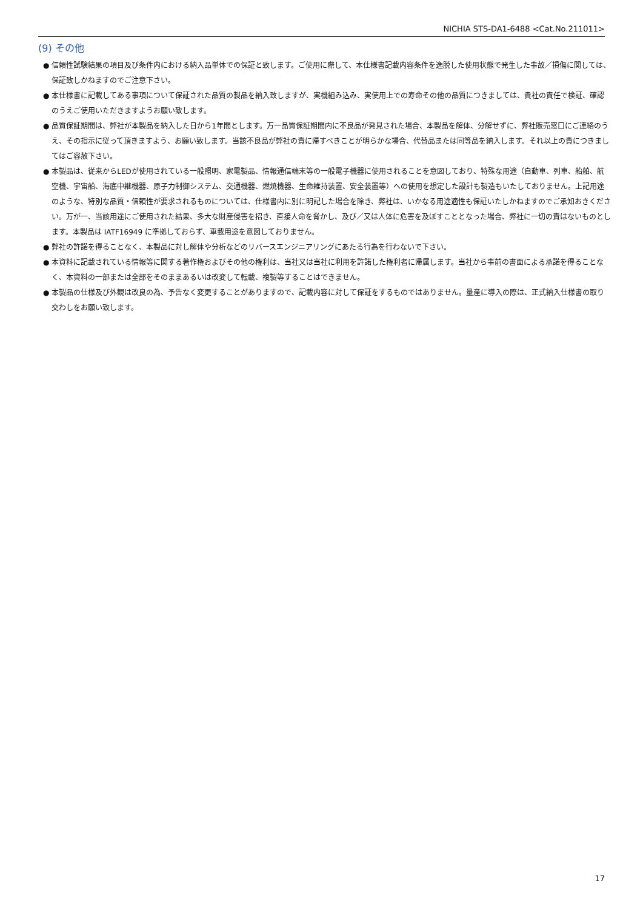NICHIA STS-DA1-6488 <Cat.No.211011>
(9) その他
● 信頼性試験結果の項目及び条件内における納入品単体での保証と致します。ご使用に際して、本仕様書記載内容条件を逸脱した使用状態で発生した事故／損傷に関しては、保証致しかねますのでご注意下さい。
● 本仕様書に記載してある事項について保証された品質の製品を納入致しますが、実機組み込み、実使用上での寿命その他の品質につきましては、貴社の責任で検証、確認のうえご使用いただきますようお願い致します。
● 品質保証期間は、弊社が本製品を納入した日から1年間とします。万一品質保証期間内に不良品が発見された場合、本製品を解体、分解せずに、弊社販売窓口にご連絡のうえ、その指示に従って頂きますよう、お願い致します。当該不良品が弊社の責に帰すべきことが明らかな場合、代替品または同等品を納入します。それ以上の責につきましてはご容赦下さい。
● 本製品は、従来からLEDが使用されている一般照明、家電製品、情報通信端末等の一般電子機器に使用されることを意図しており、特殊な用途（自動車、列車、船舶、航空機、宇宙船、海底中継機器、原子力制御システム、交通機器、燃焼機器、生命維持装置、安全装置等）への使用を想定した設計も製造もいたしておりません。上記用途のような、特別な品質・信頼性が要求されるものについては、仕様書内に別に明記した場合を除き、弊社は、いかなる用途適性も保証いたしかねますのでご承知おきください。万が一、当該用途にご使用された結果、多大な財産侵害を招き、直接人命を脅かし、及び／又は人体に危害を及ぼすこととなった場合、弊社に一切の責はないものとします。本製品は IATF16949 に準拠しておらず、車載用途を意図しておりません。
● 弊社の許諾を得ることなく、本製品に対し解体や分析などのリバースエンジニアリングにあたる行為を行わないで下さい。
● 本資料に記載されている情報等に関する著作権およびその他の権利は、当社又は当社に利用を許諾した権利者に帰属します。当社から事前の書面による承諾を得ることなく、本資料の一部または全部をそのままあるいは改変して転載、複製等することはできません。
● 本製品の仕様及び外観は改良の為、予告なく変更することがありますので、記載内容に対して保証をするものではありません。量産に導入の際は、正式納入仕様書の取り交わしをお願い致します。
17